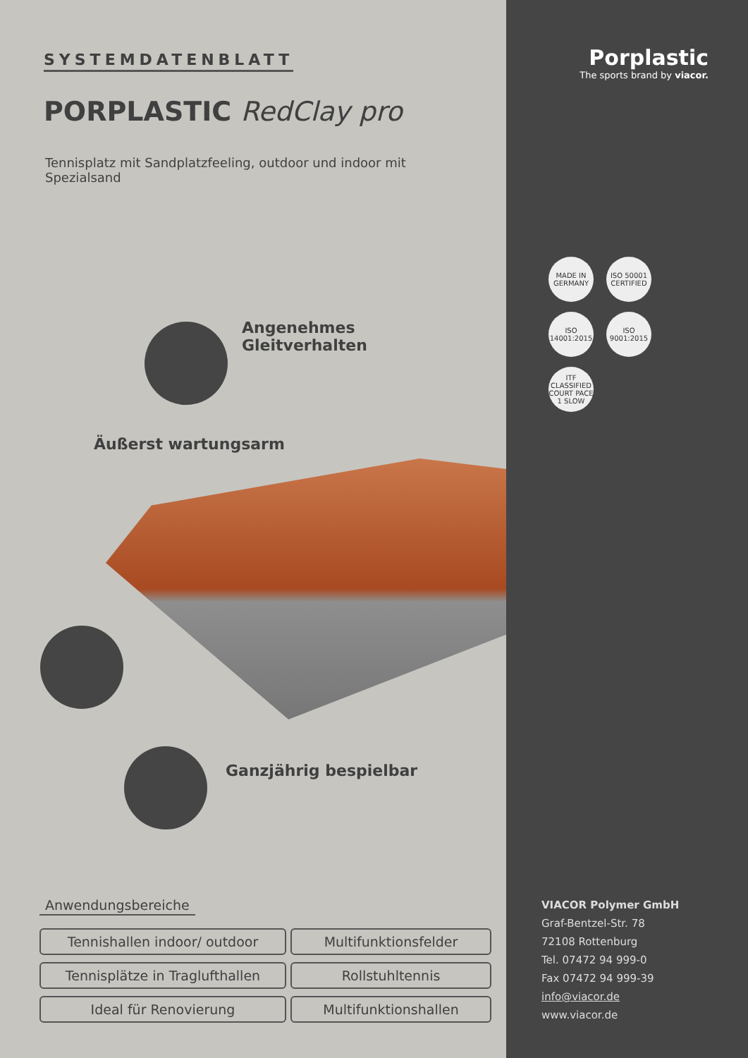SYSTEMDATENBLATT
PORPLASTIC RedClay pro
Tennisplatz mit Sandplatzfeeling, outdoor und indoor mit Spezialsand
Angenehmes
Gleitverhalten
Äußerst wartungsarm
Ganzjährig bespielbar
Anwendungsbereiche
Tennishallen indoor/ outdoor
Multifunktionsfelder
Tennisplätze in Traglufthallen
Rollstuhltennis
Ideal für Renovierung
Multifunktionshallen
Porplastic
The sports brand by viacor.
MADE IN GERMANY
ISO 50001 CERTIFIED
ISO 14001:2015
ISO 9001:2015
ITF CLASSIFIED COURT PACE 1 SLOW
VIACOR Polymer GmbH
Graf-Bentzel-Str. 78
72108 Rottenburg
Tel. 07472 94 999-0
Fax 07472 94 999-39
info@viacor.de
www.viacor.de